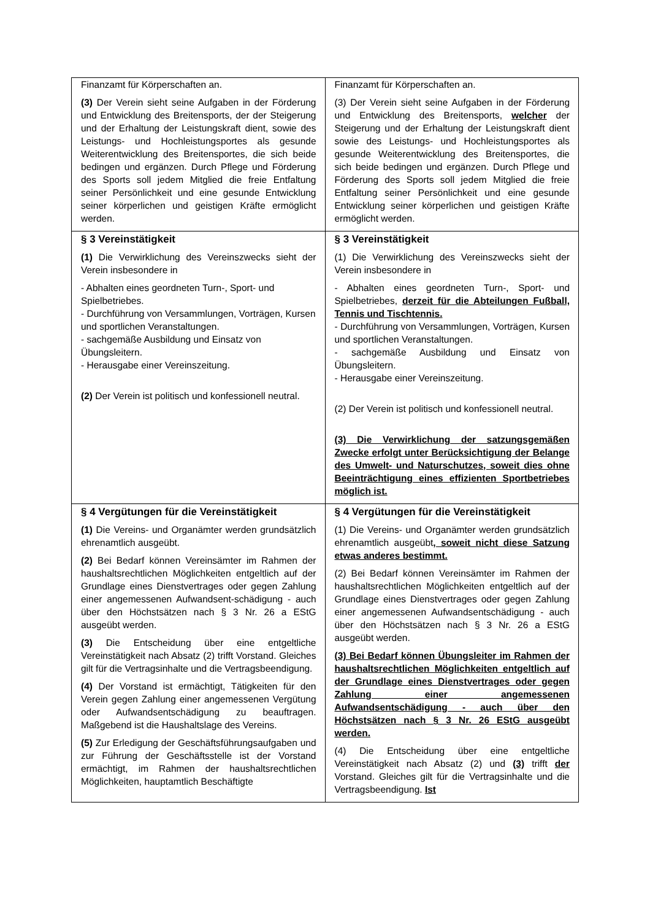| Finanzamt für Körperschaften an. (3) Der Verein sieht seine Aufgaben in der Förderung und Entwicklung des Breitensports, der der Steigerung und der Erhaltung der Leistungskraft dient, sowie des Leistungs- und Hochleistungsportes als gesunde Weiterentwicklung des Breitensportes, die sich beide bedingen und ergänzen. Durch Pflege und Förderung des Sports soll jedem Mitglied die freie Entfaltung seiner Persönlichkeit und eine gesunde Entwicklung seiner körperlichen und geistigen Kräfte ermöglicht werden. | Finanzamt für Körperschaften an. (3) Der Verein sieht seine Aufgaben in der Förderung und Entwicklung des Breitensports, welcher der Steigerung und der Erhaltung der Leistungskraft dient sowie des Leistungs- und Hochleistungsportes als gesunde Weiterentwicklung des Breitensportes, die sich beide bedingen und ergänzen. Durch Pflege und Förderung des Sports soll jedem Mitglied die freie Entfaltung seiner Persönlichkeit und eine gesunde Entwicklung seiner körperlichen und geistigen Kräfte ermöglicht werden. |
| § 3 Vereinstätigkeit (1) Die Verwirklichung des Vereinszwecks sieht der Verein insbesondere in - Abhalten eines geordneten Turn-, Sport- und Spielbetriebes. - Durchführung von Versammlungen, Vorträgen, Kursen und sportlichen Veranstaltungen. - sachgemäße Ausbildung und Einsatz von Übungsleitern. - Herausgabe einer Vereinszeitung. (2) Der Verein ist politisch und konfessionell neutral. | § 3 Vereinstätigkeit (1) Die Verwirklichung des Vereinszwecks sieht der Verein insbesondere in - Abhalten eines geordneten Turn-, Sport- und Spielbetriebes, derzeit für die Abteilungen Fußball, Tennis und Tischtennis. - Durchführung von Versammlungen, Vorträgen, Kursen und sportlichen Veranstaltungen. - sachgemäße Ausbildung und Einsatz von Übungsleitern. - Herausgabe einer Vereinszeitung. (2) Der Verein ist politisch und konfessionell neutral. (3) Die Verwirklichung der satzungsgemäßen Zwecke erfolgt unter Berücksichtigung der Belange des Umwelt- und Naturschutzes, soweit dies ohne Beeinträchtigung eines effizienten Sportbetriebes möglich ist. |
| § 4 Vergütungen für die Vereinstätigkeit (1) Die Vereins- und Organämter werden grundsätzlich ehrenamtlich ausgeübt. (2) Bei Bedarf können Vereinsämter im Rahmen der haushaltsrechtlichen Möglichkeiten entgeltlich auf der Grundlage eines Dienstvertrages oder gegen Zahlung einer angemessenen Aufwandsent-schädigung - auch über den Höchstsätzen nach § 3 Nr. 26 a EStG ausgeübt werden. (3) Die Entscheidung über eine entgeltliche Vereinstätigkeit nach Absatz (2) trifft Vorstand. Gleiches gilt für die Vertragsinhalte und die Vertragsbeendigung. (4) Der Vorstand ist ermächtigt, Tätigkeiten für den Verein gegen Zahlung einer angemessenen Vergütung oder Aufwandsentschädigung zu beauftragen. Maßgebend ist die Haushaltslage des Vereins. (5) Zur Erledigung der Geschäftsführungsaufgaben und zur Führung der Geschäftsstelle ist der Vorstand ermächtigt, im Rahmen der haushaltsrechtlichen Möglichkeiten, hauptamtlich Beschäftigte | § 4 Vergütungen für die Vereinstätigkeit (1) Die Vereins- und Organämter werden grundsätzlich ehrenamtlich ausgeübt , soweit nicht diese Satzung etwas anderes bestimmt. (2) Bei Bedarf können Vereinsämter im Rahmen der haushaltsrechtlichen Möglichkeiten entgeltlich auf der Grundlage eines Dienstvertrages oder gegen Zahlung einer angemessenen Aufwandsentschädigung - auch über den Höchstsätzen nach § 3 Nr. 26 a EStG ausgeübt werden. (3) Bei Bedarf können Übungsleiter im Rahmen der haushaltsrechtlichen Möglichkeiten entgeltlich auf der Grundlage eines Dienstvertrages oder gegen Zahlung einer angemessenen Aufwandsentschädigung - auch über den Höchstsätzen nach § 3 Nr. 26 EStG ausgeübt werden. (4) Die Entscheidung über eine entgeltliche Vereinstätigkeit nach Absatz (2) und (3) trifft der Vorstand. Gleiches gilt für die Vertragsinhalte und die Vertragsbeendigung. Ist |